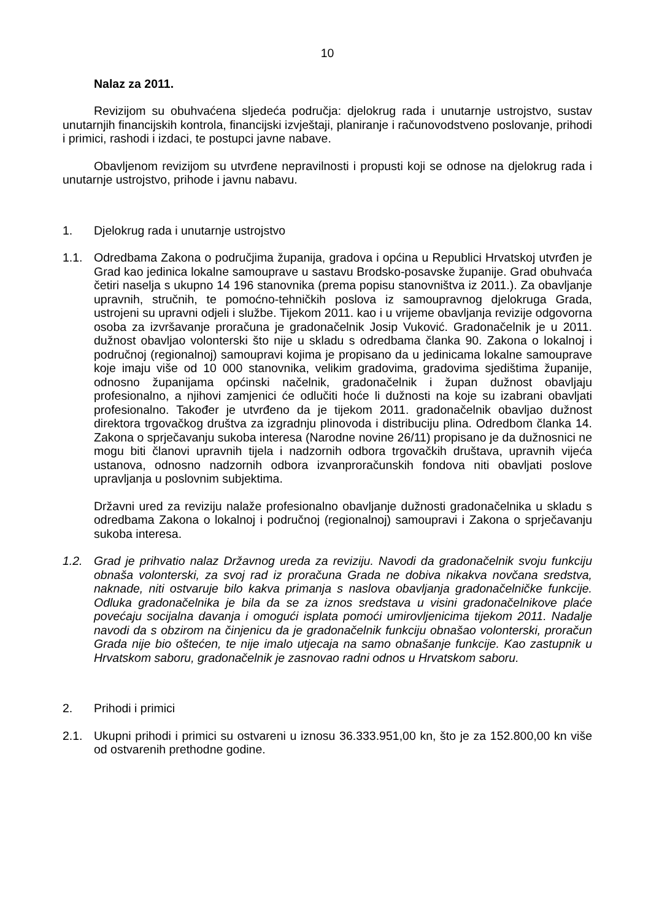10
Nalaz za 2011.
Revizijom su obuhvaćena sljedeća područja: djelokrug rada i unutarnje ustrojstvo, sustav unutarnjih financijskih kontrola, financijski izvještaji, planiranje i računovodstveno poslovanje, prihodi i primici, rashodi i izdaci, te postupci javne nabave.
Obavljenom revizijom su utvrđene nepravilnosti i propusti koji se odnose na djelokrug rada i unutarnje ustrojstvo, prihode i javnu nabavu.
1. Djelokrug rada i unutarnje ustrojstvo
1.1. Odredbama Zakona o područjima županija, gradova i općina u Republici Hrvatskoj utvrđen je Grad kao jedinica lokalne samouprave u sastavu Brodsko-posavske županije. Grad obuhvaća četiri naselja s ukupno 14 196 stanovnika (prema popisu stanovništva iz 2011.). Za obavljanje upravnih, stručnih, te pomoćno-tehničkih poslova iz samoupravnog djelokruga Grada, ustrojeni su upravni odjeli i službe. Tijekom 2011. kao i u vrijeme obavljanja revizije odgovorna osoba za izvršavanje proračuna je gradonačelnik Josip Vuković. Gradonačelnik je u 2011. dužnost obavljao volonterski što nije u skladu s odredbama članka 90. Zakona o lokalnoj i područnoj (regionalnoj) samoupravi kojima je propisano da u jedinicama lokalne samouprave koje imaju više od 10 000 stanovnika, velikim gradovima, gradovima sjedištima županije, odnosno županijama općinski načelnik, gradonačelnik i župan dužnost obavljaju profesionalno, a njihovi zamjenici će odlučiti hoće li dužnosti na koje su izabrani obavljati profesionalno. Također je utvrđeno da je tijekom 2011. gradonačelnik obavljao dužnost direktora trgovačkog društva za izgradnju plinovoda i distribuciju plina. Odredbom članka 14. Zakona o sprječavanju sukoba interesa (Narodne novine 26/11) propisano je da dužnosnici ne mogu biti članovi upravnih tijela i nadzornih odbora trgovačkih društava, upravnih vijeća ustanova, odnosno nadzornih odbora izvanproračunskih fondova niti obavljati poslove upravljanja u poslovnim subjektima.
Državni ured za reviziju nalaže profesionalno obavljanje dužnosti gradonačelnika u skladu s odredbama Zakona o lokalnoj i područnoj (regionalnoj) samoupravi i Zakona o sprječavanju sukoba interesa.
1.2. Grad je prihvatio nalaz Državnog ureda za reviziju. Navodi da gradonačelnik svoju funkciju obnaša volonterski, za svoj rad iz proračuna Grada ne dobiva nikakva novčana sredstva, naknade, niti ostvaruje bilo kakva primanja s naslova obavljanja gradonačelničke funkcije. Odluka gradonačelnika je bila da se za iznos sredstava u visini gradonačelnikove plaće povećaju socijalna davanja i omogući isplata pomoći umirovljenicima tijekom 2011. Nadalje navodi da s obzirom na činjenicu da je gradonačelnik funkciju obnašao volonterski, proračun Grada nije bio oštećen, te nije imalo utjecaja na samo obnašanje funkcije. Kao zastupnik u Hrvatskom saboru, gradonačelnik je zasnovao radni odnos u Hrvatskom saboru.
2. Prihodi i primici
2.1. Ukupni prihodi i primici su ostvareni u iznosu 36.333.951,00 kn, što je za 152.800,00 kn više od ostvarenih prethodne godine.